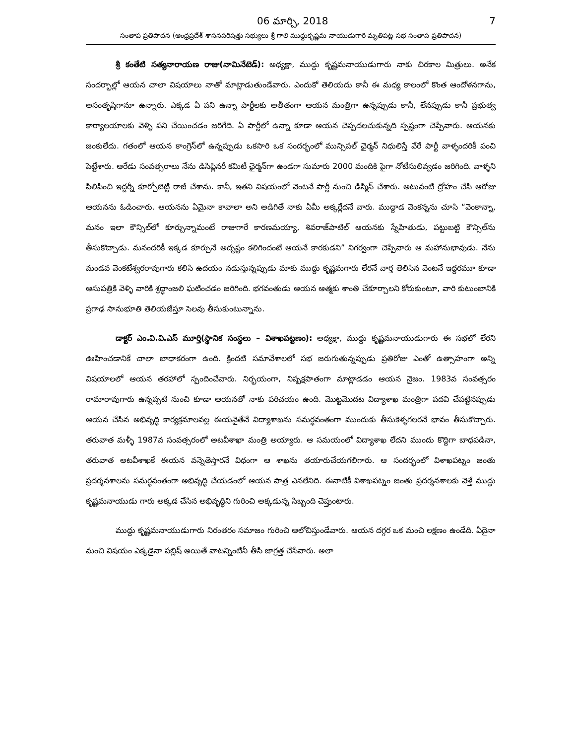06 మార్చి, 2018 7
సంతాప ప్రతిపాదన (ఆంధ్రప్రదేశ్ శాసనపరిషత్తు సభ్యులు శ్రీ గాలి ముద్దుకృష్ణమ నాయుడుగారి మృతిపట్ల సభ సంతాప ప్రతిపాదన)
శ్రీ కంతేటి సత్యనారాయణ రాజు(నామినేటెడ్): అధ్యక్షా, ముద్దు కృష్ణమనాయుడుగారు నాకు చిరకాల మిత్రులు. అనేక సందర్భాల్లో ఆయన చాలా విషయాలు నాతో మాట్లాడుతుండేవారు. ఎందుకో తెలియదు కానీ ఈ మధ్య కాలంలో కొంత ఆందోళనగాను, అసంతృప్తిగానూ ఉన్నారు. ఎక్కడ ఏ పని ఉన్నా పార్టీలకు అతీతంగా ఆయన మంత్రిగా ఉన్నప్పుడు కానీ, లేనప్పుడు కానీ ప్రభుత్వ కార్యాలయాలకు వెళ్ళి పని చేయించడం జరిగేది. ఏ పార్టీలో ఉన్నా కూడా ఆయన చెప్పదలచుకున్నది స్పష్టంగా చెప్పేవారు. ఆయనకు జంకులేదు. గతంలో ఆయన కాంగ్రెస్‌లో ఉన్నప్పుడు ఒకసారి ఒక సందర్భంలో మున్సిపల్ ఛైర్మన్ నిధులిస్తే వేరే పార్టీ వాళ్ళందరికీ పంచి పెట్టేశారు. ఆరేడు సంవత్సరాలు నేను డిసిప్లినరీ కమిటీ ఛైర్మన్‌గా ఉండగా సుమారు 2000 మందికి పైగా నోటీసులివ్వడం జరిగింది. వాళ్ళని పిలిపించి ఇద్దర్నీ కూర్చోబెట్టి రాజీ చేశాను. కానీ, ఇతని విషయంలో వెంటనే పార్టీ నుంచి డిస్మిస్ చేశారు. అటువంటి ద్రోహం చేసి ఆరోజు ఆయనను ఓడించారు. ఆయనను ఏమైనా కావాలా అని అడిగితే నాకు ఏమీ అక్కర్లేదనే వారు. ముద్దాడ వెంకన్నను చూసి “వెంకాన్నా, మనం ఇలా కౌన్సిల్‌లో కూర్చున్నామంటే రాజుగారే కారణమయ్యా, శివరాజ్‌పాటిల్ ఆయనకు స్నేహితుడు, పట్టుబట్టి కౌన్సిల్‌ను తీసుకొచ్చాడు. మనందరికీ ఇక్కడ కూర్చునే అదృష్టం కలిగిందంటే ఆయనే కారకుడని” నిగర్వంగా చెప్పేవారు ఆ మహానుభావుడు. నేను మండవ వెంకటేశ్వరరావుగారు కలిసి ఉదయం నడుస్తున్నప్పుడు మాకు ముద్దు కృష్ణమగారు లేరనే వార్త తెలిసిన వెంటనే ఇద్దరమూ కూడా ఆసుపత్రికి వెళ్ళి వారికి శ్రద్ధాంజలి ఘటించడం జరిగింది. భగవంతుడు ఆయన ఆత్మకు శాంతి చేకూర్చాలని కోరుకుంటూ, వారి కుటుంబానికి ప్రగాఢ సానుభూతి తెలియజేస్తూ సెలవు తీసుకుంటున్నాను.
డాక్టర్ ఎం.వి.వి.ఎస్ మూర్తి(స్థానిక సంస్థలు – విశాఖపట్టణం): అధ్యక్షా, ముద్దు కృష్ణమనాయుడుగారు ఈ సభలో లేరని ఊహించడానికే చాలా బాధాకరంగా ఉంది. క్రిందటి సమావేశాలలో సభ జరుగుతున్నప్పుడు ప్రతిరోజు ఎంతో ఉత్సాహంగా అన్ని విషయాలలో ఆయన తరహాలో స్పందించేవారు. నిర్భయంగా, నిష్పక్షపాతంగా మాట్లాడడం ఆయన నైజం. 1983వ సంవత్సరం రామారావుగారు ఉన్నప్పటి నుంచి కూడా ఆయనతో నాకు పరిచయం ఉంది. మొట్టమొదట విద్యాశాఖ మంత్రిగా పదవి చేపట్టినప్పుడు ఆయన చేసిన అభివృద్ధి కార్యక్రమాలవల్ల ఈయనైతేనే విద్యాశాఖను సమర్థవంతంగా ముందుకు తీసుకెళ్ళగలరనే భావం తీసుకొచ్చారు. తరువాత మళ్ళీ 1987వ సంవత్సరంలో అటవీశాఖా మంత్రి అయ్యారు. ఆ సమయంలో విద్యాశాఖ లేదని ముందు కొద్దిగా బాధపడినా, తరువాత అటవీశాఖకే ఈయన వన్నెతెస్తారనే విధంగా ఆ శాఖను తయారుచేయగలిగారు. ఆ సందర్భంలో విశాఖపట్నం జంతు ప్రదర్శనశాలను సమర్థవంతంగా అభివృద్ధి చేయడంలో ఆయన పాత్ర ఎనలేనిది. ఈనాటికీ విశాఖపట్నం జంతు ప్రదర్శనశాలకు వెళ్తే ముద్దు కృష్ణమనాయుడు గారు అక్కడ చేసిన అభివృద్ధిని గురించి అక్కడున్న సిబ్బంది చెప్తుంటారు.
ముద్దు కృష్ణమనాయుడుగారు నిరంతరం సమాజం గురించి ఆలోచిస్తుండేవారు. ఆయన దగ్గర ఒక మంచి లక్షణం ఉండేది. ఏదైనా మంచి విషయం ఎక్కడైనా పబ్లిష్ అయితే వాటన్నింటినీ తీసి జాగ్రత్త చేసేవారు. అలా